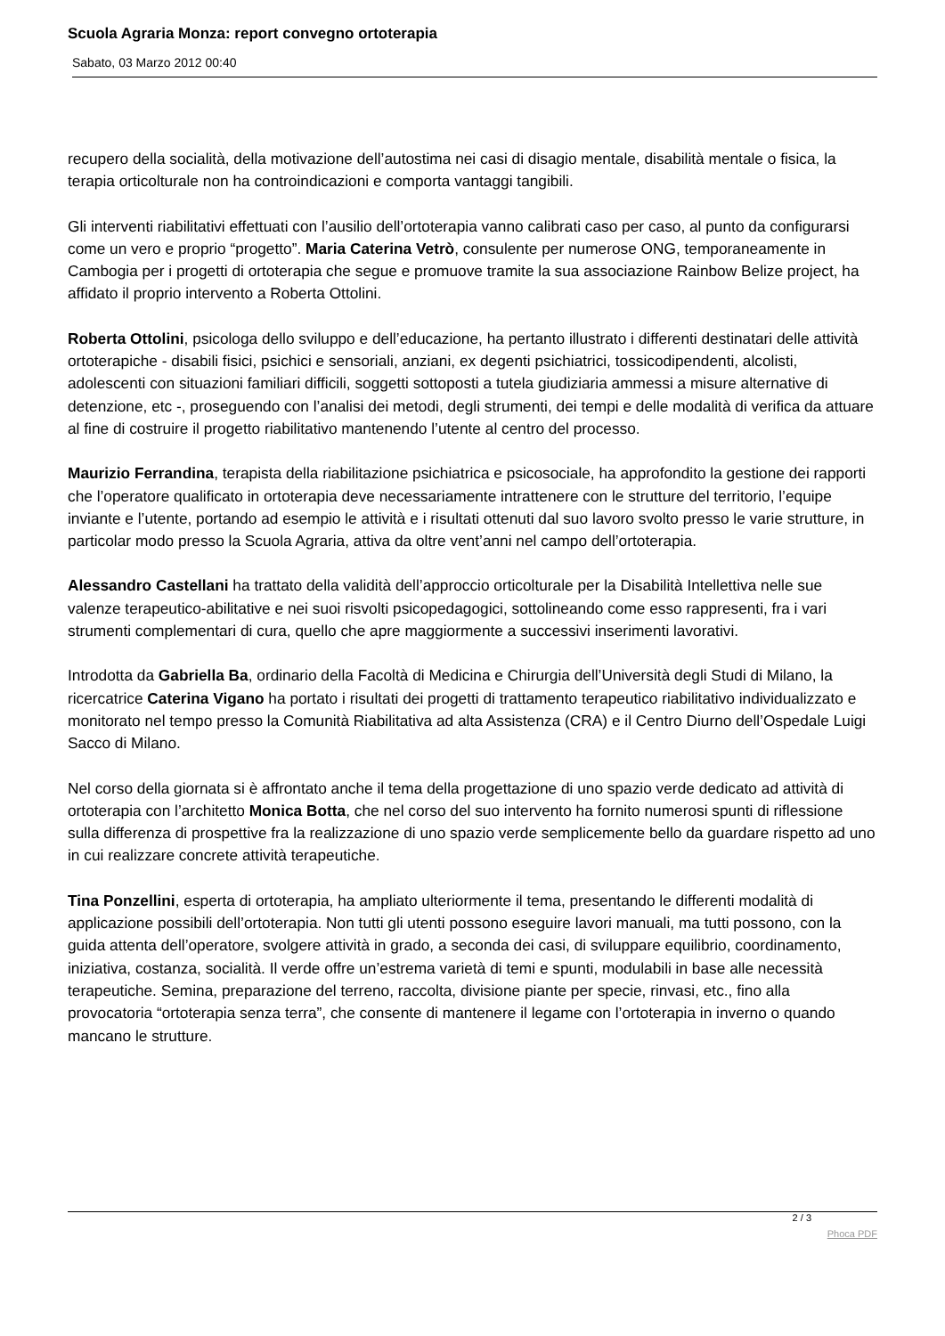Scuola Agraria Monza: report convegno ortoterapia
Sabato, 03 Marzo 2012 00:40
recupero della socialità, della motivazione dell’autostima nei casi di disagio mentale, disabilità mentale o fisica, la terapia orticolturale non ha controindicazioni e comporta vantaggi tangibili.
Gli interventi riabilitativi effettuati con l’ausilio dell’ortoterapia vanno calibrati caso per caso, al punto da configurarsi come un vero e proprio “progetto”. Maria Caterina Vetrò, consulente per numerose ONG, temporaneamente in Cambogia per i progetti di ortoterapia che segue e promuove tramite la sua associazione Rainbow Belize project, ha affidato il proprio intervento a Roberta Ottolini.
Roberta Ottolini, psicologa dello sviluppo e dell’educazione, ha pertanto illustrato i differenti destinatari delle attività ortoterapiche - disabili fisici, psichici e sensoriali, anziani, ex degenti psichiatrici, tossicodipendenti, alcolisti, adolescenti con situazioni familiari difficili, soggetti sottoposti a tutela giudiziaria ammessi a misure alternative di detenzione, etc -, proseguendo con l’analisi dei metodi, degli strumenti, dei tempi e delle modalità di verifica da attuare al fine di costruire il progetto riabilitativo mantenendo l’utente al centro del processo.
Maurizio Ferrandina, terapista della riabilitazione psichiatrica e psicosociale, ha approfondito la gestione dei rapporti che l’operatore qualificato in ortoterapia deve necessariamente intrattenere con le strutture del territorio, l’equipe inviante e l’utente, portando ad esempio le attività e i risultati ottenuti dal suo lavoro svolto presso le varie strutture, in particolar modo presso la Scuola Agraria, attiva da oltre vent’anni nel campo dell’ortoterapia.
Alessandro Castellani ha trattato della validità dell’approccio orticolturale per la Disabilità Intellettiva nelle sue valenze terapeutico-abilitative e nei suoi risvolti psicopedagogici, sottolineando come esso rappresenti, fra i vari strumenti complementari di cura, quello che apre maggiormente a successivi inserimenti lavorativi.
Introdotta da Gabriella Ba, ordinario della Facoltà di Medicina e Chirurgia dell’Università degli Studi di Milano, la ricercatrice Caterina Vigano ha portato i risultati dei progetti di trattamento terapeutico riabilitativo individualizzato e monitorato nel tempo presso la Comunità Riabilitativa ad alta Assistenza (CRA) e il Centro Diurno dell’Ospedale Luigi Sacco di Milano.
Nel corso della giornata si è affrontato anche il tema della progettazione di uno spazio verde dedicato ad attività di ortoterapia con l’architetto Monica Botta, che nel corso del suo intervento ha fornito numerosi spunti di riflessione sulla differenza di prospettive fra la realizzazione di uno spazio verde semplicemente bello da guardare rispetto ad uno in cui realizzare concrete attività terapeutiche.
Tina Ponzellini, esperta di ortoterapia, ha ampliato ulteriormente il tema, presentando le differenti modalità di applicazione possibili dell’ortoterapia. Non tutti gli utenti possono eseguire lavori manuali, ma tutti possono, con la guida attenta dell’operatore, svolgere attività in grado, a seconda dei casi, di sviluppare equilibrio, coordinamento, iniziativa, costanza, socialità. Il verde offre un’estrema varietà di temi e spunti, modulabili in base alle necessità terapeutiche. Semina, preparazione del terreno, raccolta, divisione piante per specie, rinvasi, etc., fino alla provocatoria “ortoterapia senza terra”, che consente di mantenere il legame con l’ortoterapia in inverno o quando mancano le strutture.
2 / 3
Phoca PDF